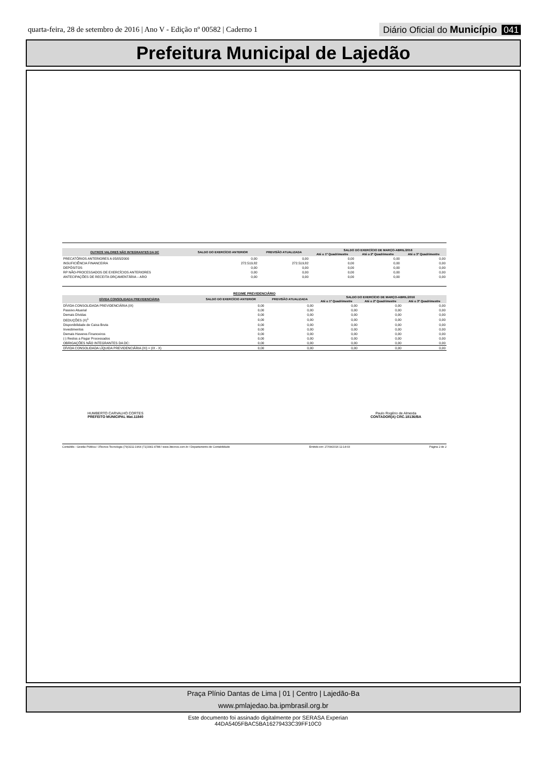quarta-feira, 28 de setembro de 2016 | Ano V - Edição nº 00582 | Caderno 1
Diário Oficial do Município 041
Prefeitura Municipal de Lajedão
| OUTROS VALORES NÃO INTEGRANTES DA DC | SALDO DO EXERCÍCIO ANTERIOR | PREVISÃO ATUALIZADA | SALDO DO EXERCÍCIO DE MARÇO-ABRIL/2016 | | |
| --- | --- | --- | --- | --- | --- |
| | | | Até o 1º Quadrimestre | Até o 2º Quadrimestre | Até o 3º Quadrimestre |
| PRECATÓRIOS ANTERIORES A 05/05/2000 | 0,00 | 0,00 | 0,00 | 0,00 | 0,00 |
| INSUFICIÊNCIA FINANCEIRA | 272.519,82 | 272.519,82 | 0,00 | 0,00 | 0,00 |
| DEPÓSITOS | 0,00 | 0,00 | 0,00 | 0,00 | 0,00 |
| RP NÃO-PROCESSADOS DE EXERCÍCIOS ANTERIORES | 0,00 | 0,00 | 0,00 | 0,00 | 0,00 |
| ANTECIPAÇÕES DE RECEITA ORÇAMENTÁRIA – ARO | 0,00 | 0,00 | 0,00 | 0,00 | 0,00 |
REGIME PREVIDENCIÁRIO
| DÍVIDA CONSOLIDADA PREVIDENCIÁRIA | SALDO DO EXERCÍCIO ANTERIOR | PREVISÃO ATUALIZADA | SALDO DO EXERCÍCIO DE MARÇO-ABRIL/2016 | | |
| --- | --- | --- | --- | --- | --- |
| | | | Até o 1º Quadrimestre | Até o 2º Quadrimestre | Até o 3º Quadrimestre |
| DÍVIDA CONSOLIDADA PREVIDENCIÁRIA (IX) | 0,00 | 0,00 | 0,00 | 0,00 | 0,00 |
| Passivo Atuarial | 0,00 | 0,00 | 0,00 | 0,00 | 0,00 |
| Demais Dívidas | 0,00 | 0,00 | 0,00 | 0,00 | 0,00 |
| DEDUÇÕES (X)<sup>1</sup> | 0,00 | 0,00 | 0,00 | 0,00 | 0,00 |
| Disponibilidade de Caixa Bruta | 0,00 | 0,00 | 0,00 | 0,00 | 0,00 |
| Investimentos | 0,00 | 0,00 | 0,00 | 0,00 | 0,00 |
| Demais Haveres Financeiros | 0,00 | 0,00 | 0,00 | 0,00 | 0,00 |
| (-) Restos a Pagar Processados | 0,00 | 0,00 | 0,00 | 0,00 | 0,00 |
| OBRIGAÇÕES NÃO INTEGRANTES DA DC: | 0,00 | 0,00 | 0,00 | 0,00 | 0,00 |
| DÍVIDA CONSOLIDADA LÍQUIDA PREVIDENCIÁRIA (XI) = (IX - X) | 0,00 | 0,00 | 0,00 | 0,00 | 0,00 |
HUMBERTO CARVALHO CORTES
PREFEITO MUNICIPAL Mat.11840
Paulo Rogério de Almeida
CONTADOR(A) CRC.18136/BA
Contabilis - Gestão Pública / 3Tecnos Tecnologia (79)3211-1964 (71)3341-4788 / www.3tecnos.com.br / Departamento de Contabilidade Emitido em: 27/09/2016 11:14:03 Página 2 de 2
Praça Plínio Dantas de Lima | 01 | Centro | Lajedão-Ba
www.pmlajedao.ba.ipmbrasil.org.br
Este documento foi assinado digitalmente por SERASA Experian
44DA5405FBAC5BA16279433C39FF10C0